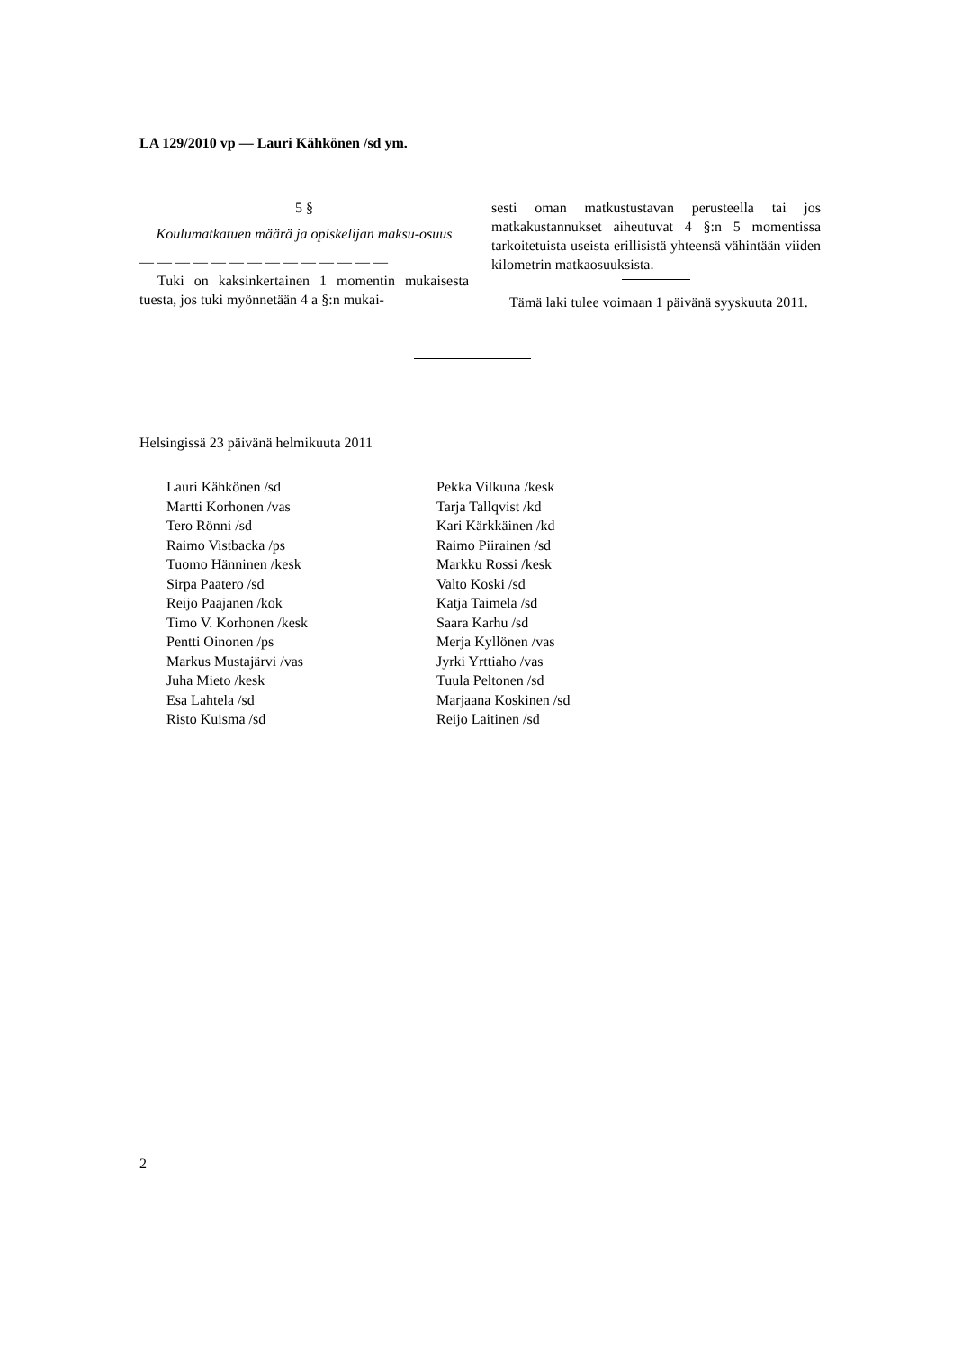LA 129/2010 vp — Lauri Kähkönen /sd ym.
5 §
Koulumatkatuen määrä ja opiskelijan maksu-osuus
— — — — — — — — — — — — — —
Tuki on kaksinkertainen 1 momentin mukaisesta tuesta, jos tuki myönnetään 4 a §:n mukai-
sesti oman matkustustavan perusteella tai jos matkakustannukset aiheutuvat 4 §:n 5 momentissa tarkoitetuista useista erillisistä yhteensä vähintään viiden kilometrin matkaosuuksista.
Tämä laki tulee voimaan 1 päivänä syyskuuta 2011.
Helsingissä 23 päivänä helmikuuta 2011
Lauri Kähkönen /sd
Martti Korhonen /vas
Tero Rönni /sd
Raimo Vistbacka /ps
Tuomo Hänninen /kesk
Sirpa Paatero /sd
Reijo Paajanen /kok
Timo V. Korhonen /kesk
Pentti Oinonen /ps
Markus Mustajärvi /vas
Juha Mieto /kesk
Esa Lahtela /sd
Risto Kuisma /sd
Pekka Vilkuna /kesk
Tarja Tallqvist /kd
Kari Kärkkäinen /kd
Raimo Piirainen /sd
Markku Rossi /kesk
Valto Koski /sd
Katja Taimela /sd
Saara Karhu /sd
Merja Kyllönen /vas
Jyrki Yrttiaho /vas
Tuula Peltonen /sd
Marjaana Koskinen /sd
Reijo Laitinen /sd
2